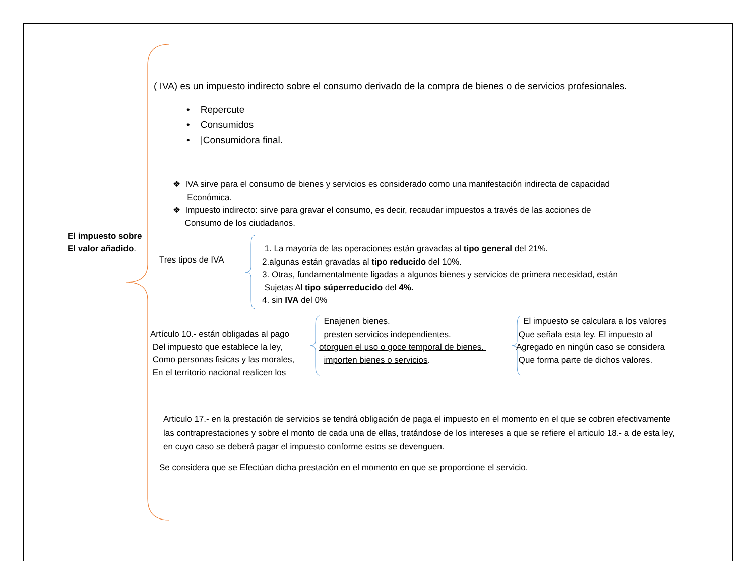El impuesto sobre
El valor añadido.
( IVA) es un impuesto indirecto sobre el consumo derivado de la compra de bienes o de servicios profesionales.
• Repercute
• Consumidos
• |Consumidora final.
❖ IVA sirve para el consumo de bienes y servicios es considerado como una manifestación indirecta de capacidad
Económica.
❖ Impuesto indirecto: sirve para gravar el consumo, es decir, recaudar impuestos a través de las acciones de
Consumo de los ciudadanos.
Tres tipos de IVA
1. La mayoría de las operaciones están gravadas al tipo general del 21%.
2.algunas están gravadas al tipo reducido del 10%.
3. Otras, fundamentalmente ligadas a algunos bienes y servicios de primera necesidad, están
Sujetas Al tipo súperreducido del 4%.
4. sin IVA del 0%
Artículo 10.- están obligadas al pago
Del impuesto que establece la ley,
Como personas fisicas y las morales,
En el territorio nacional realicen los
Enajenen bienes.
presten servicios independientes.
otorguen el uso o goce temporal de bienes.
importen bienes o servicios.
El impuesto se calculara a los valores
Que señala esta ley. El impuesto al
Agregado en ningún caso se considera
Que forma parte de dichos valores.
Articulo 17.- en la prestación de servicios se tendrá obligación de paga el impuesto en el momento en el que se cobren efectivamente las contraprestaciones y sobre el monto de cada una de ellas, tratándose de los intereses a que se refiere el articulo 18.- a de esta ley, en cuyo caso se deberá pagar el impuesto conforme estos se devenguen.
Se considera que se Efectúan dicha prestación en el momento en que se proporcione el servicio.